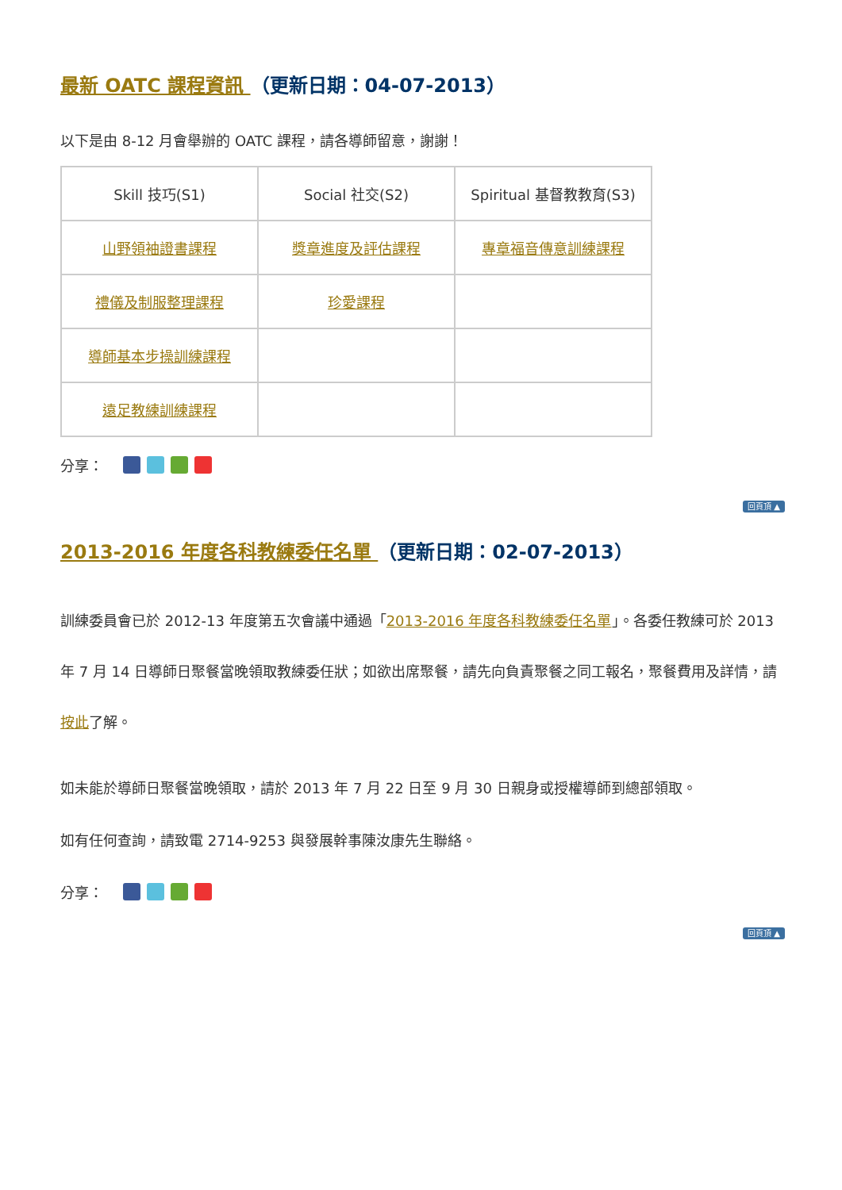最新 OATC 課程資訊 （更新日期：04-07-2013）
以下是由 8-12 月會舉辦的 OATC 課程，請各導師留意，謝謝！
| Skill 技巧(S1) | Social 社交(S2) | Spiritual 基督教教育(S3) |
| 山野領袖證書課程 | 獎章進度及評估課程 | 專章福音傳意訓練課程 |
| 禮儀及制服整理課程 | 珍愛課程 | |
| 導師基本步操訓練課程 | | |
| 遠足教練訓練課程 | | |
分享：
回頁頂 ▲
2013-2016 年度各科教練委任名單 （更新日期：02-07-2013）
訓練委員會已於 2012-13 年度第五次會議中通過「2013-2016 年度各科教練委任名單」。各委任教練可於 2013 年 7 月 14 日導師日聚餐當晚領取教練委任狀；如欲出席聚餐，請先向負責聚餐之同工報名，聚餐費用及詳情，請按此了解。
如未能於導師日聚餐當晚領取，請於 2013 年 7 月 22 日至 9 月 30 日親身或授權導師到總部領取。
如有任何查詢，請致電 2714-9253 與發展幹事陳汝康先生聯絡。
分享：
回頁頂 ▲